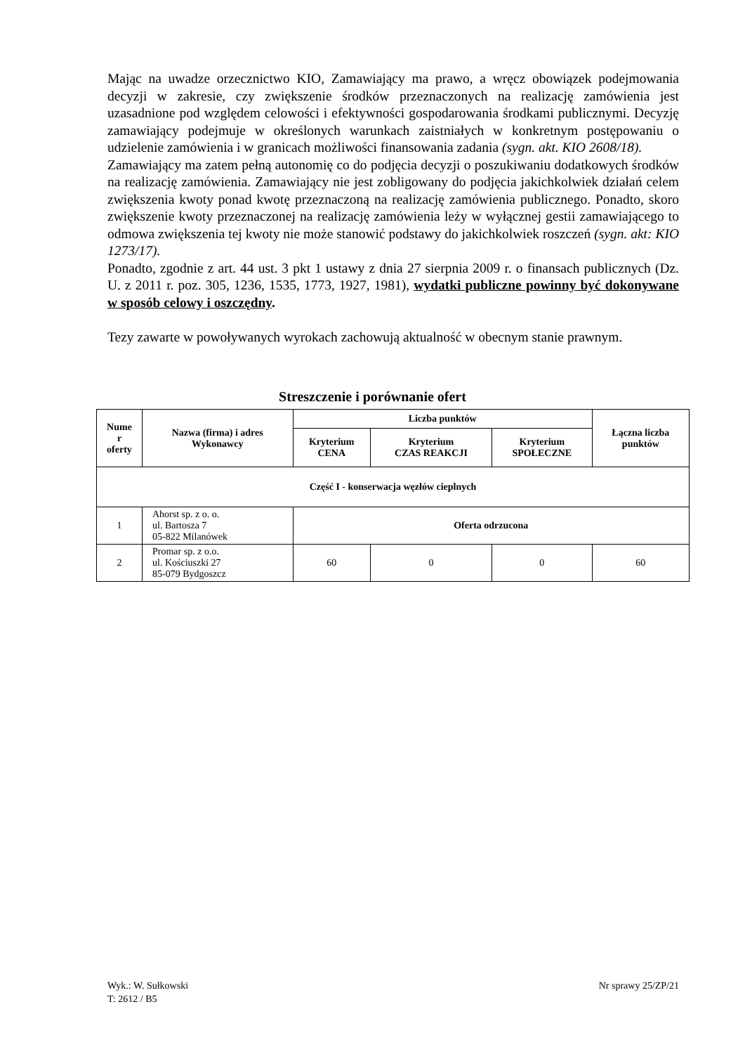Mając na uwadze orzecznictwo KIO, Zamawiający ma prawo, a wręcz obowiązek podejmowania decyzji w zakresie, czy zwiększenie środków przeznaczonych na realizację zamówienia jest uzasadnione pod względem celowości i efektywności gospodarowania środkami publicznymi. Decyzję zamawiający podejmuje w określonych warunkach zaistniałych w konkretnym postępowaniu o udzielenie zamówienia i w granicach możliwości finansowania zadania (sygn. akt. KIO 2608/18).
Zamawiający ma zatem pełną autonomię co do podjęcia decyzji o poszukiwaniu dodatkowych środków na realizację zamówienia. Zamawiający nie jest zobligowany do podjęcia jakichkolwiek działań celem zwiększenia kwoty ponad kwotę przeznaczoną na realizację zamówienia publicznego. Ponadto, skoro zwiększenie kwoty przeznaczonej na realizację zamówienia leży w wyłącznej gestii zamawiającego to odmowa zwiększenia tej kwoty nie może stanowić podstawy do jakichkolwiek roszczeń (sygn. akt: KIO 1273/17).
Ponadto, zgodnie z art. 44 ust. 3 pkt 1 ustawy z dnia 27 sierpnia 2009 r. o finansach publicznych (Dz. U. z 2011 r. poz. 305, 1236, 1535, 1773, 1927, 1981), wydatki publiczne powinny być dokonywane w sposób celowy i oszczędny.
Tezy zawarte w powoływanych wyrokach zachowują aktualność w obecnym stanie prawnym.
Streszczenie i porównanie ofert
| Nume r oferty | Nazwa (firma) i adres Wykonawcy | Liczba punktów | | | Łączna liczba punktów |
| --- | --- | --- | --- | --- | --- |
| | | Kryterium CENA | Kryterium CZAS REAKCJI | Kryterium SPOŁECZNE | |
| Część I - konserwacja węzłów cieplnych | | | | | |
| 1 | Ahorst sp. z o. o. ul. Bartosza 7 05-822 Milanówek | Oferta odrzucona | | | |
| 2 | Promar sp. z o.o. ul. Kościuszki 27 85-079 Bydgoszcz | 60 | 0 | 0 | 60 |
Wyk.: W. Sułkowski
T: 2612 / B5
Nr sprawy 25/ZP/21